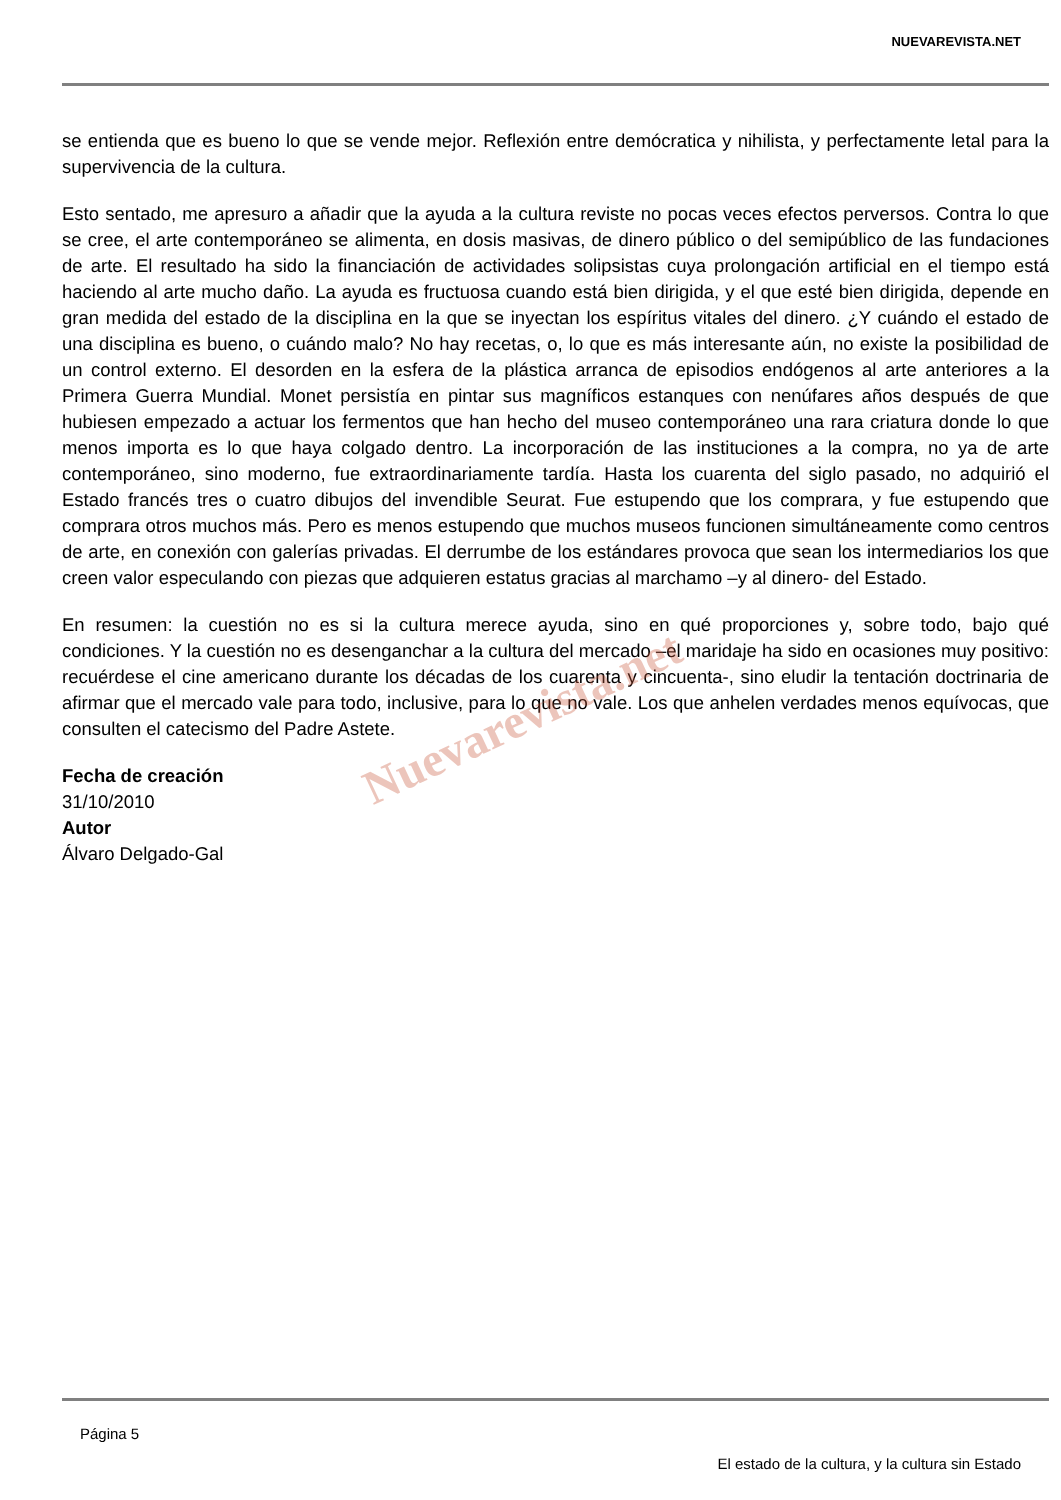NUEVAREVISTA.NET
se entienda que es bueno lo que se vende mejor. Reflexión entre demócratica y nihilista, y perfectamente letal para la supervivencia de la cultura.
Esto sentado, me apresuro a añadir que la ayuda a la cultura reviste no pocas veces efectos perversos. Contra lo que se cree, el arte contemporáneo se alimenta, en dosis masivas, de dinero público o del semipúblico de las fundaciones de arte. El resultado ha sido la financiación de actividades solipsistas cuya prolongación artificial en el tiempo está haciendo al arte mucho daño. La ayuda es fructuosa cuando está bien dirigida, y el que esté bien dirigida, depende en gran medida del estado de la disciplina en la que se inyectan los espíritus vitales del dinero. ¿Y cuándo el estado de una disciplina es bueno, o cuándo malo? No hay recetas, o, lo que es más interesante aún, no existe la posibilidad de un control externo. El desorden en la esfera de la plástica arranca de episodios endógenos al arte anteriores a la Primera Guerra Mundial. Monet persistía en pintar sus magníficos estanques con nenúfares años después de que hubiesen empezado a actuar los fermentos que han hecho del museo contemporáneo una rara criatura donde lo que menos importa es lo que haya colgado dentro. La incorporación de las instituciones a la compra, no ya de arte contemporáneo, sino moderno, fue extraordinariamente tardía. Hasta los cuarenta del siglo pasado, no adquirió el Estado francés tres o cuatro dibujos del invendible Seurat. Fue estupendo que los comprara, y fue estupendo que comprara otros muchos más. Pero es menos estupendo que muchos museos funcionen simultáneamente como centros de arte, en conexión con galerías privadas. El derrumbe de los estándares provoca que sean los intermediarios los que creen valor especulando con piezas que adquieren estatus gracias al marchamo –y al dinero- del Estado.
En resumen: la cuestión no es si la cultura merece ayuda, sino en qué proporciones y, sobre todo, bajo qué condiciones. Y la cuestión no es desenganchar a la cultura del mercado –el maridaje ha sido en ocasiones muy positivo: recuérdese el cine americano durante los décadas de los cuarenta y cincuenta-, sino eludir la tentación doctrinaria de afirmar que el mercado vale para todo, inclusive, para lo que no vale. Los que anhelen verdades menos equívocas, que consulten el catecismo del Padre Astete.
Fecha de creación
31/10/2010
Autor
Álvaro Delgado-Gal
Nuevarevista.net
Página 5
El estado de la cultura, y la cultura sin Estado